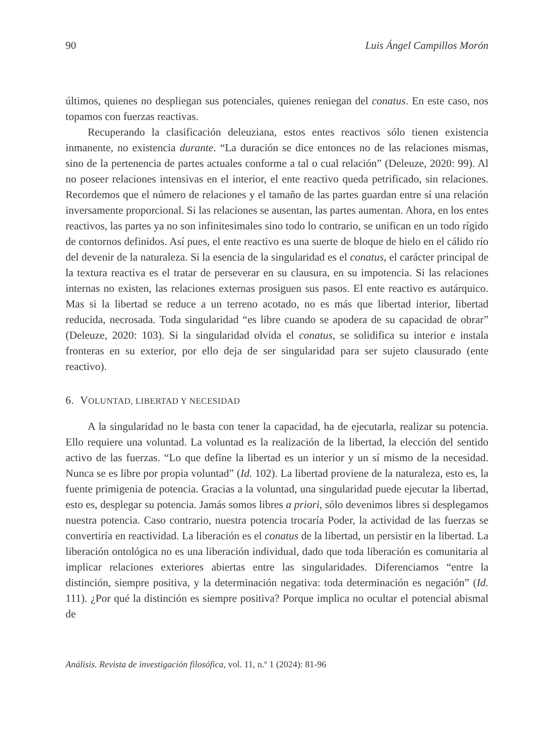90 Luis Ángel Campillos Morón
últimos, quienes no despliegan sus potenciales, quienes reniegan del conatus. En este caso, nos topamos con fuerzas reactivas.
Recuperando la clasificación deleuziana, estos entes reactivos sólo tienen existencia inmanente, no existencia durante. “La duración se dice entonces no de las relaciones mismas, sino de la pertenencia de partes actuales conforme a tal o cual relación” (Deleuze, 2020: 99). Al no poseer relaciones intensivas en el interior, el ente reactivo queda petrificado, sin relaciones. Recordemos que el número de relaciones y el tamaño de las partes guardan entre sí una relación inversamente proporcional. Si las relaciones se ausentan, las partes aumentan. Ahora, en los entes reactivos, las partes ya no son infinitesimales sino todo lo contrario, se unifican en un todo rígido de contornos definidos. Así pues, el ente reactivo es una suerte de bloque de hielo en el cálido río del devenir de la naturaleza. Si la esencia de la singularidad es el conatus, el carácter principal de la textura reactiva es el tratar de perseverar en su clausura, en su impotencia. Si las relaciones internas no existen, las relaciones externas prosiguen sus pasos. El ente reactivo es autárquico. Mas si la libertad se reduce a un terreno acotado, no es más que libertad interior, libertad reducida, necrosada. Toda singularidad “es libre cuando se apodera de su capacidad de obrar” (Deleuze, 2020: 103). Si la singularidad olvida el conatus, se solidifica su interior e instala fronteras en su exterior, por ello deja de ser singularidad para ser sujeto clausurado (ente reactivo).
6. VOLUNTAD, LIBERTAD Y NECESIDAD
A la singularidad no le basta con tener la capacidad, ha de ejecutarla, realizar su potencia. Ello requiere una voluntad. La voluntad es la realización de la libertad, la elección del sentido activo de las fuerzas. “Lo que define la libertad es un interior y un sí mismo de la necesidad. Nunca se es libre por propia voluntad” (Id. 102). La libertad proviene de la naturaleza, esto es, la fuente primigenia de potencia. Gracias a la voluntad, una singularidad puede ejecutar la libertad, esto es, desplegar su potencia. Jamás somos libres a priori, sólo devenimos libres si desplegamos nuestra potencia. Caso contrario, nuestra potencia trocaría Poder, la actividad de las fuerzas se convertiría en reactividad. La liberación es el conatus de la libertad, un persistir en la libertad. La liberación ontológica no es una liberación individual, dado que toda liberación es comunitaria al implicar relaciones exteriores abiertas entre las singularidades. Diferenciamos “entre la distinción, siempre positiva, y la determinación negativa: toda determinación es negación” (Id. 111). ¿Por qué la distinción es siempre positiva? Porque implica no ocultar el potencial abismal de
Análisis. Revista de investigación filosófica, vol. 11, n.º 1 (2024): 81-96